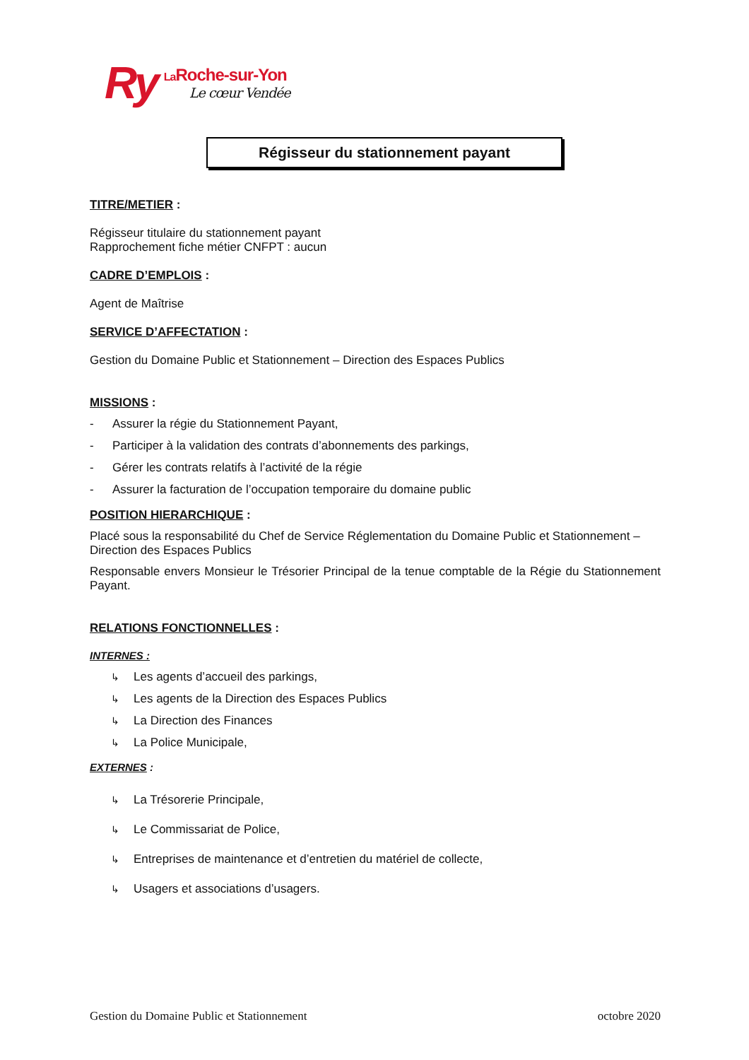Ry La Roche-sur-Yon
Le cœur Vendée
Régisseur du stationnement payant
TITRE/METIER :
Régisseur titulaire du stationnement payant
Rapprochement fiche métier CNFPT : aucun
CADRE D’EMPLOIS :
Agent de Maîtrise
SERVICE D’AFFECTATION :
Gestion du Domaine Public et Stationnement – Direction des Espaces Publics
MISSIONS :
- Assurer la régie du Stationnement Payant,
- Participer à la validation des contrats d’abonnements des parkings,
- Gérer les contrats relatifs à l’activité de la régie
- Assurer la facturation de l’occupation temporaire du domaine public
POSITION HIERARCHIQUE :
Placé sous la responsabilité du Chef de Service Réglementation du Domaine Public et Stationnement – Direction des Espaces Publics
Responsable envers Monsieur le Trésorier Principal de la tenue comptable de la Régie du Stationnement Payant.
RELATIONS FONCTIONNELLES :
INTERNES :
↳ Les agents d’accueil des parkings,
↳ Les agents de la Direction des Espaces Publics
↳ La Direction des Finances
↳ La Police Municipale,
EXTERNES :
↳ La Trésorerie Principale,
↳ Le Commissariat de Police,
↳ Entreprises de maintenance et d’entretien du matériel de collecte,
↳ Usagers et associations d’usagers.
Gestion du Domaine Public et Stationnement octobre 2020